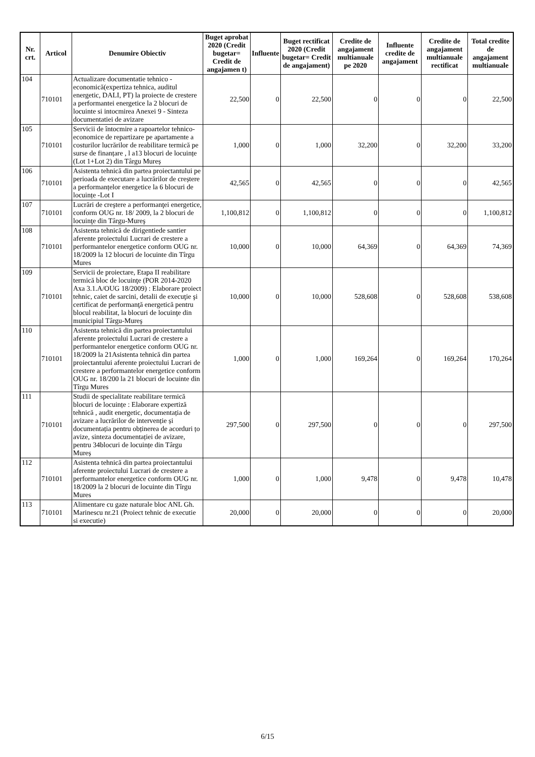| Nr. crt. | Articol | Denumire Obiectiv | Buget aprobat 2020 (Credit bugetar= Credit de angajamen t) | Influente | Buget rectificat 2020 (Credit bugetar= Credit de angajament) | Credite de angajament multianuale pe 2020 | Influente credite de angajament | Credite de angajament multianuale rectificat | Total credite de angajament multianuale |
| --- | --- | --- | --- | --- | --- | --- | --- | --- | --- |
| 104 | 710101 | Actualizare documentatie tehnico - economică(expertiza tehnica, auditul energetic, DALI, PT) la proiecte de crestere a performantei energetice la 2 blocuri de locuinte si intocmirea Anexei 9 - Sinteza documentatiei de avizare | 22,500 | 0 | 22,500 | 0 | 0 | 0 | 22,500 |
| 105 | 710101 | Servicii de întocmire a rapoartelor tehnico-economice de repartizare pe apartamente a costurilor lucrărilor de reabilitare termică pe surse de finanțare , l a13 blocuri de locuințe (Lot 1+Lot 2) din Târgu Mureș | 1,000 | 0 | 1,000 | 32,200 | 0 | 32,200 | 33,200 |
| 106 | 710101 | Asistenta tehnică din partea proiectantului pe perioada de executare a lucrărilor de creștere a performanțelor energetice la 6 blocuri de locuințe -Lot I | 42,565 | 0 | 42,565 | 0 | 0 | 0 | 42,565 |
| 107 | 710101 | Lucrări de creştere a performanţei energetice, conform OUG nr. 18/ 2009, la 2 blocuri de locuinţe din Târgu-Mureş | 1,100,812 | 0 | 1,100,812 | 0 | 0 | 0 | 1,100,812 |
| 108 | 710101 | Asistenta tehnică de dirigentiede santier aferente proiectului Lucrari de crestere a performantelor energetice conform OUG nr. 18/2009 la 12 blocuri de locuinte din Tîrgu Mures | 10,000 | 0 | 10,000 | 64,369 | 0 | 64,369 | 74,369 |
| 109 | 710101 | Servicii de proiectare, Etapa II reabilitare termică bloc de locuinţe (POR 2014-2020 Axa 3.1.A/OUG 18/2009) : Elaborare proiect tehnic, caiet de sarcini, detalii de execuţie şi certificat de performanţă energetică pentru blocul reabilitat, la blocuri de locuinţe din municipiul Târgu-Mureş | 10,000 | 0 | 10,000 | 528,608 | 0 | 528,608 | 538,608 |
| 110 | 710101 | Asistenta tehnică din partea proiectantului aferente proiectului Lucrari de crestere a performantelor energetice conform OUG nr. 18/2009 la 21Asistenta tehnică din partea proiectantului aferente proiectului Lucrari de crestere a performantelor energetice conform OUG nr. 18/200 la 21 blocuri de locuinte din Tîrgu Mures | 1,000 | 0 | 1,000 | 169,264 | 0 | 169,264 | 170,264 |
| 111 | 710101 | Studii de specialitate reabilitare termică blocuri de locuințe : Elaborare expertiză tehnică , audit energetic, documentația de avizare a lucrărilor de intervenție și documentația pentru obținerea de acorduri țo avize, sinteza documentației de avizare, pentru 34blocuri de locuințe din Târgu Mureș | 297,500 | 0 | 297,500 | 0 | 0 | 0 | 297,500 |
| 112 | 710101 | Asistenta tehnică din partea proiectantului aferente proiectului Lucrari de crestere a performantelor energetice conform OUG nr. 18/2009 la 2 blocuri de locuinte din Tîrgu Mures | 1,000 | 0 | 1,000 | 9,478 | 0 | 9,478 | 10,478 |
| 113 | 710101 | Alimentare cu gaze naturale bloc ANL Gh. Marinescu nr.21 (Proiect tehnic de executie si executie) | 20,000 | 0 | 20,000 | 0 | 0 | 0 | 20,000 |
6/15